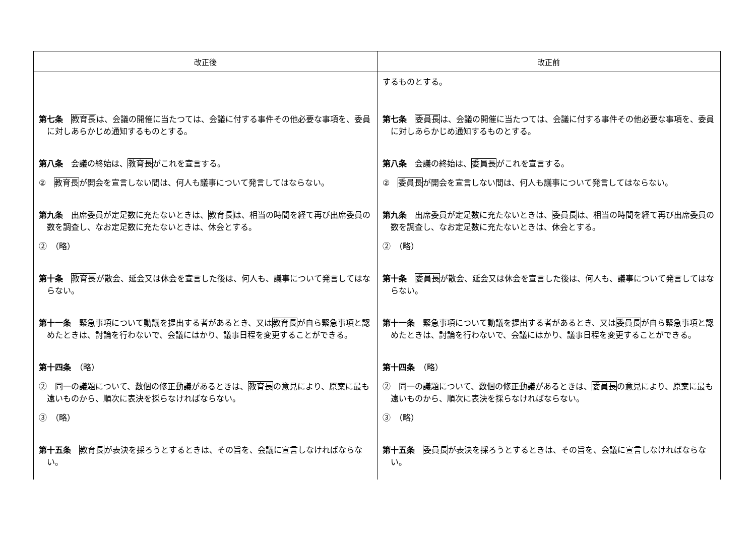| 改正後 | 改正前 |
| --- | --- |
| 第七条 教育長 は、会議の開催に当たつては、会議に付する事件その他必要な事項を、委員に対しあらかじめ通知するものとする。 第八条 会議の終始は、 教育長 がこれを宣言する。 ② 教育長 が開会を宣言しない間は、何人も議事について発言してはならない。 第九条 出席委員が定足数に充たないときは、 教育長 は、相当の時間を経て再び出席委員の数を調査し、なお定足数に充たないときは、休会とする。 ② （略） 第十条 教育長 が散会、延会又は休会を宣言した後は、何人も、議事について発言してはならない。 第十一条 緊急事項について動議を提出する者があるとき、又は 教育長 が自ら緊急事項と認めたときは、討論を行わないで、会議にはかり、議事日程を変更することができる。 第十四条 （略） ② 同一の議題について、数個の修正動議があるときは、 教育長 の意見により、原案に最も遠いものから、順次に表決を採らなければならない。 ③ （略） 第十五条 教育長 が表決を採ろうとするときは、その旨を、会議に宣言しなければならない。 | するものとする。 第七条 委員長 は、会議の開催に当たつては、会議に付する事件その他必要な事項を、委員に対しあらかじめ通知するものとする。 第八条 会議の終始は、 委員長 がこれを宣言する。 ② 委員長 が開会を宣言しない間は、何人も議事について発言してはならない。 第九条 出席委員が定足数に充たないときは、 委員長 は、相当の時間を経て再び出席委員の数を調査し、なお定足数に充たないときは、休会とする。 ② （略） 第十条 委員長 が散会、延会又は休会を宣言した後は、何人も、議事について発言してはならない。 第十一条 緊急事項について動議を提出する者があるとき、又は 委員長 が自ら緊急事項と認めたときは、討論を行わないで、会議にはかり、議事日程を変更することができる。 第十四条 （略） ② 同一の議題について、数個の修正動議があるときは、 委員長 の意見により、原案に最も遠いものから、順次に表決を採らなければならない。 ③ （略） 第十五条 委員長 が表決を採ろうとするときは、その旨を、会議に宣言しなければならない。 |